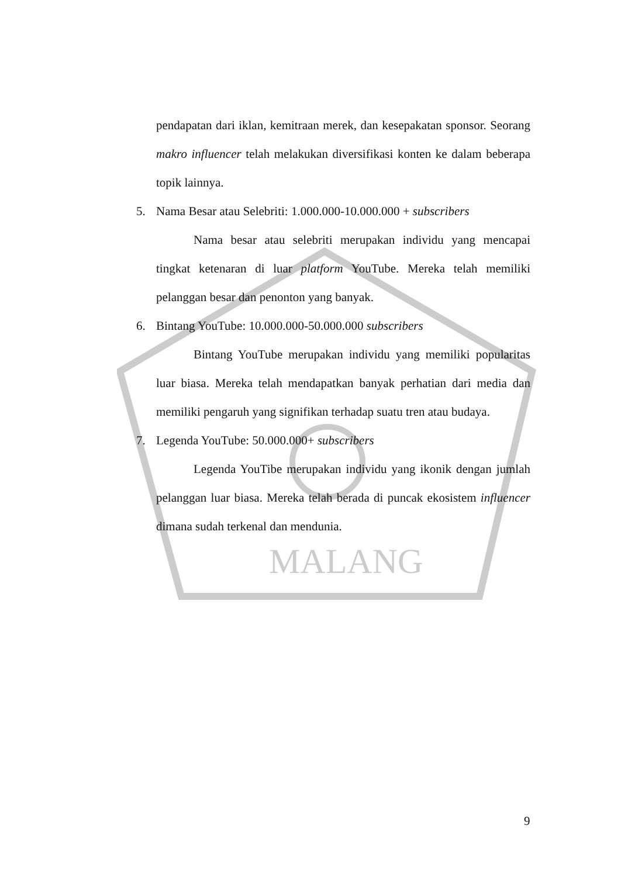MALANG
pendapatan dari iklan, kemitraan merek, dan kesepakatan sponsor. Seorang makro influencer telah melakukan diversifikasi konten ke dalam beberapa topik lainnya.
5. Nama Besar atau Selebriti: 1.000.000-10.000.000 + subscribers
Nama besar atau selebriti merupakan individu yang mencapai tingkat ketenaran di luar platform YouTube. Mereka telah memiliki pelanggan besar dan penonton yang banyak.
6. Bintang YouTube: 10.000.000-50.000.000 subscribers
Bintang YouTube merupakan individu yang memiliki popularitas luar biasa. Mereka telah mendapatkan banyak perhatian dari media dan memiliki pengaruh yang signifikan terhadap suatu tren atau budaya.
7. Legenda YouTube: 50.000.000+ subscribers
Legenda YouTibe merupakan individu yang ikonik dengan jumlah pelanggan luar biasa. Mereka telah berada di puncak ekosistem influencer dimana sudah terkenal dan mendunia.
9